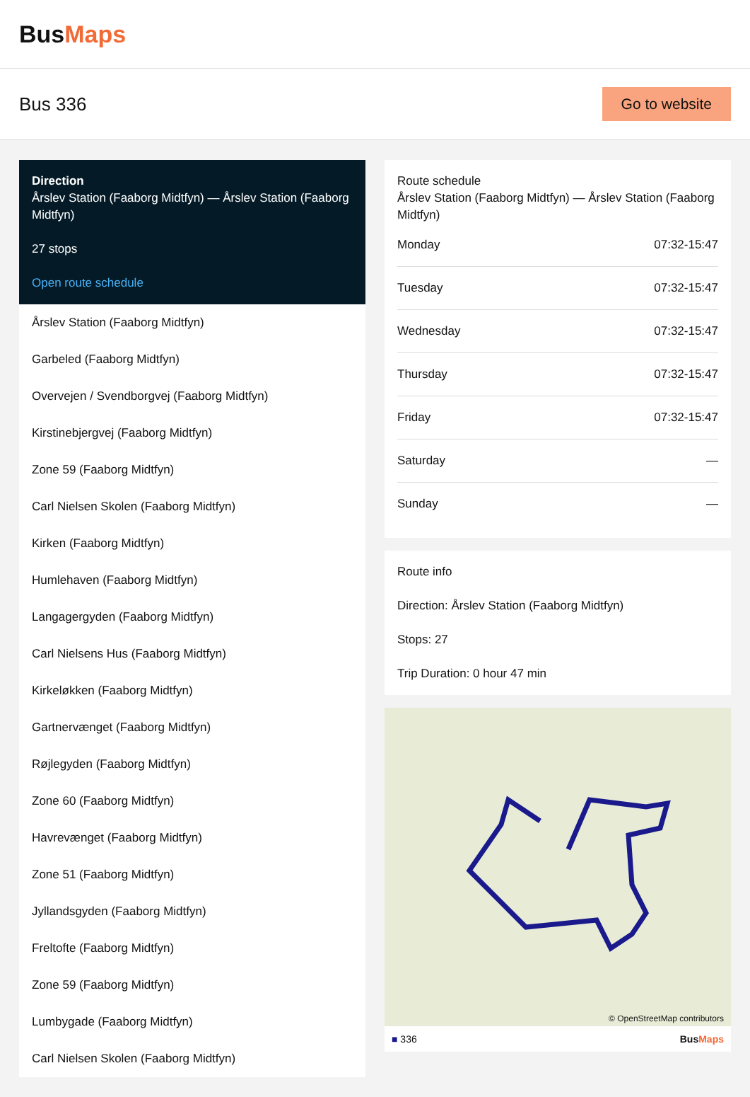BusMaps
Bus 336
Go to website
Direction
Årslev Station (Faaborg Midtfyn) — Årslev Station (Faaborg Midtfyn)
27 stops
Open route schedule
Årslev Station (Faaborg Midtfyn)
Garbeled (Faaborg Midtfyn)
Overvejen / Svendborgvej (Faaborg Midtfyn)
Kirstinebjergvej (Faaborg Midtfyn)
Zone 59 (Faaborg Midtfyn)
Carl Nielsen Skolen (Faaborg Midtfyn)
Kirken (Faaborg Midtfyn)
Humlehaven (Faaborg Midtfyn)
Langagergyden (Faaborg Midtfyn)
Carl Nielsens Hus (Faaborg Midtfyn)
Kirkeløkken (Faaborg Midtfyn)
Gartnervænget (Faaborg Midtfyn)
Røjlegyden (Faaborg Midtfyn)
Zone 60 (Faaborg Midtfyn)
Havrevænget (Faaborg Midtfyn)
Zone 51 (Faaborg Midtfyn)
Jyllandsgyden (Faaborg Midtfyn)
Freltofte (Faaborg Midtfyn)
Zone 59 (Faaborg Midtfyn)
Lumbygade (Faaborg Midtfyn)
Carl Nielsen Skolen (Faaborg Midtfyn)
Route schedule
Årslev Station (Faaborg Midtfyn) — Årslev Station (Faaborg Midtfyn)
| Monday | 07:32-15:47 |
| Tuesday | 07:32-15:47 |
| Wednesday | 07:32-15:47 |
| Thursday | 07:32-15:47 |
| Friday | 07:32-15:47 |
| Saturday | — |
| Sunday | — |
Route info
Direction: Årslev Station (Faaborg Midtfyn)
Stops: 27
Trip Duration: 0 hour 47 min
© OpenStreetMap contributors
■ 336 BusMaps